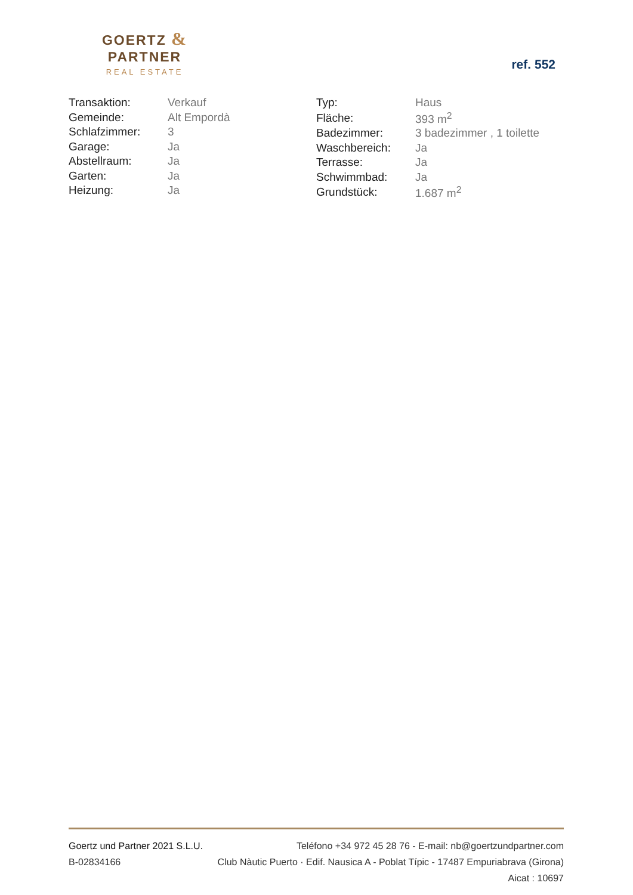GOERTZ & PARTNER
REAL ESTATE
ref. 552
| Transaktion: | Verkauf |
| Gemeinde: | Alt Empordà |
| Schlafzimmer: | 3 |
| Garage: | Ja |
| Abstellraum: | Ja |
| Garten: | Ja |
| Heizung: | Ja |
| Typ: | Haus |
| Fläche: | 393 m<sup>2</sup> |
| Badezimmer: | 3 badezimmer , 1 toilette |
| Waschbereich: | Ja |
| Terrasse: | Ja |
| Schwimmbad: | Ja |
| Grundstück: | 1.687 m<sup>2</sup> |
Goertz und Partner 2021 S.L.U. Teléfono +34 972 45 28 76 - E-mail: nb@goertzundpartner.com
B-02834166 Club Nàutic Puerto · Edif. Nausica A - Poblat Típic - 17487 Empuriabrava (Girona)
Aicat : 10697